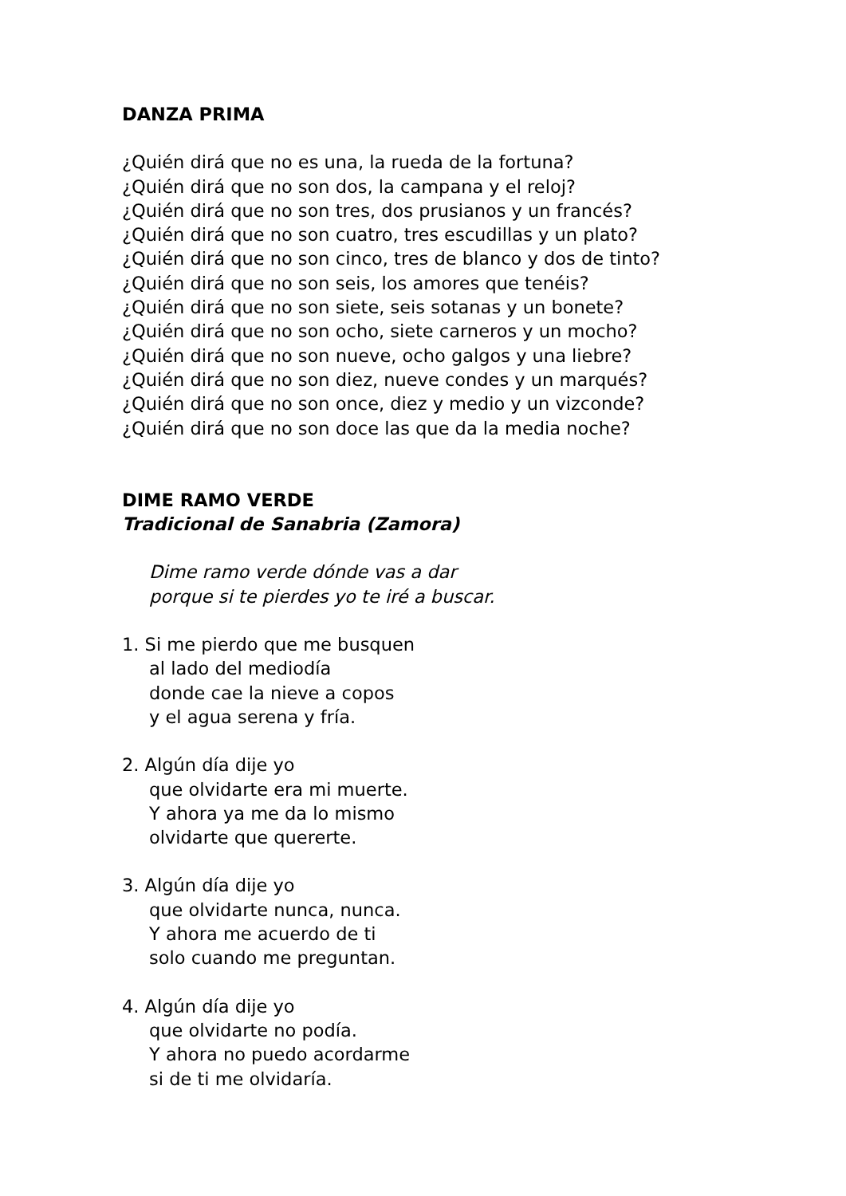DANZA PRIMA
¿Quién dirá que no es una, la rueda de la fortuna?
¿Quién dirá que no son dos, la campana y el reloj?
¿Quién dirá que no son tres, dos prusianos y un francés?
¿Quién dirá que no son cuatro, tres escudillas y un plato?
¿Quién dirá que no son cinco, tres de blanco y dos de tinto?
¿Quién dirá que no son seis, los amores que tenéis?
¿Quién dirá que no son siete, seis sotanas y un bonete?
¿Quién dirá que no son ocho, siete carneros y un mocho?
¿Quién dirá que no son nueve, ocho galgos y una liebre?
¿Quién dirá que no son diez, nueve condes y un marqués?
¿Quién dirá que no son once, diez y medio y un vizconde?
¿Quién dirá que no son doce las que da la media noche?
DIME RAMO VERDE
Tradicional de Sanabria (Zamora)
Dime ramo verde dónde vas a dar
porque si te pierdes yo te iré a buscar.
1. Si me pierdo que me busquen
al lado del mediodía
donde cae la nieve a copos
y el agua serena y fría.
2. Algún día dije yo
que olvidarte era mi muerte.
Y ahora ya me da lo mismo
olvidarte que quererte.
3. Algún día dije yo
que olvidarte nunca, nunca.
Y ahora me acuerdo de ti
solo cuando me preguntan.
4. Algún día dije yo
que olvidarte no podía.
Y ahora no puedo acordarme
si de ti me olvidaría.